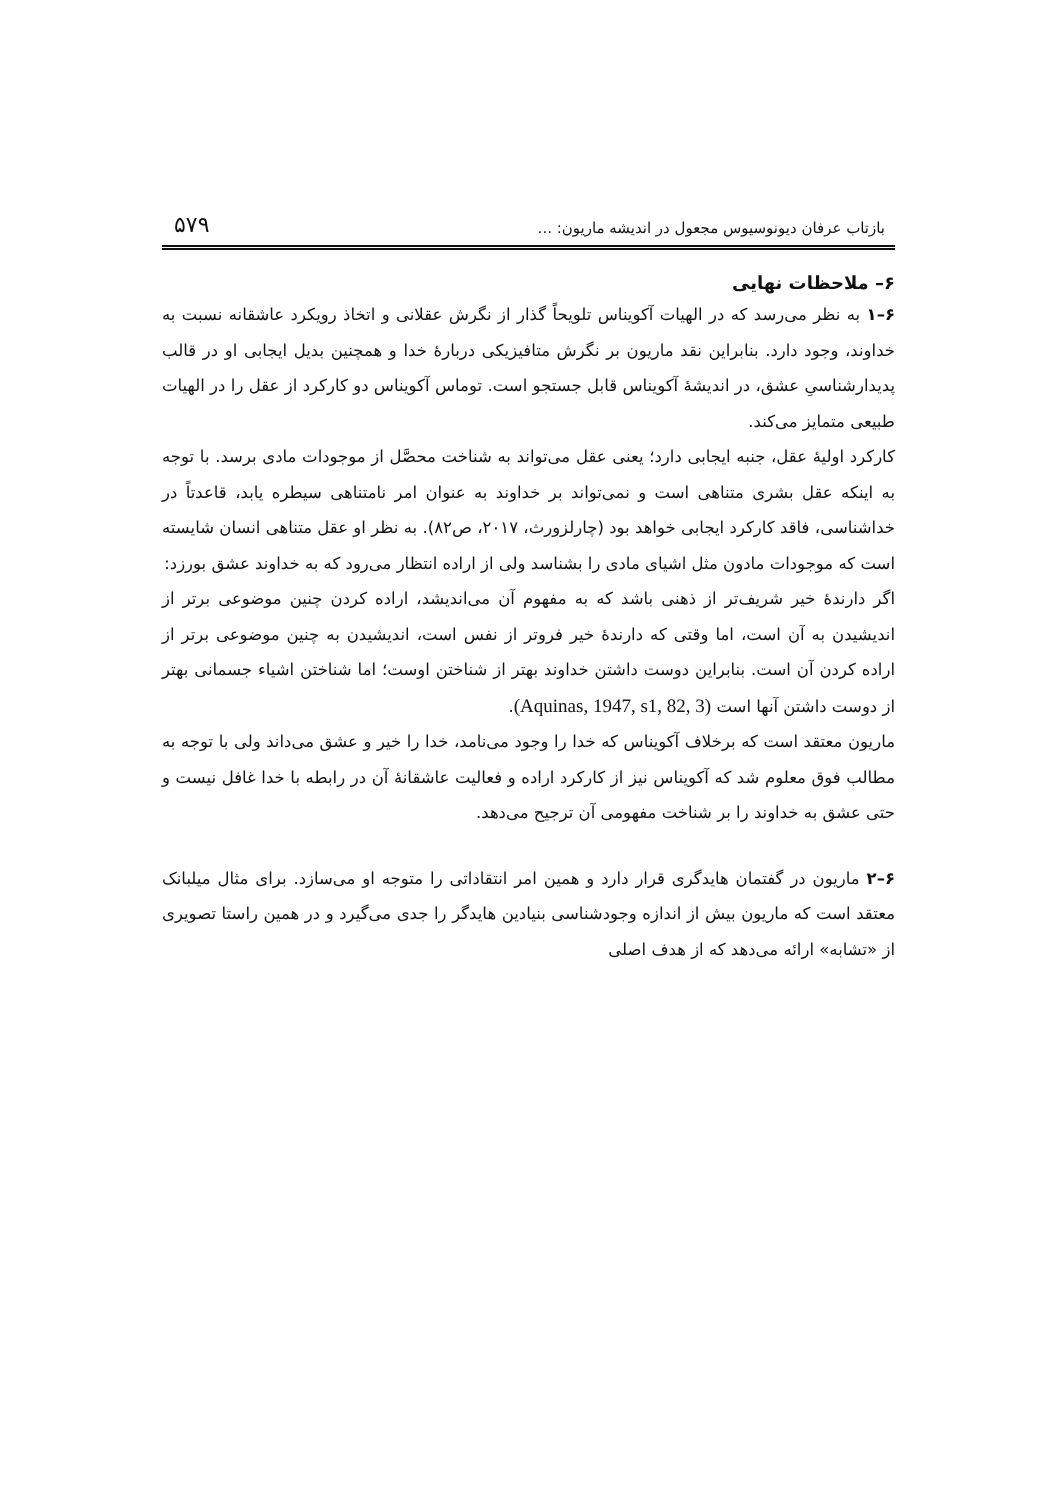بازتاب عرفان دیونوسیوس مجعول در اندیشه ماریون: ... ۵۷۹
۶– ملاحظات نهایی
۶–۱ به نظر می‌رسد که در الهیات آکویناس تلویحاً گذار از نگرش عقلانی و اتخاذ رویکرد عاشقانه نسبت به خداوند، وجود دارد. بنابراین نقد ماریون بر نگرش متافیزیکی دربارهٔ خدا و همچنین بدیل ایجابی او در قالب پدیدارشناسیِ عشق، در اندیشهٔ آکویناس قابل جستجو است. توماس آکویناس دو کارکرد از عقل را در الهیات طبیعی متمایز می‌کند.
کارکرد اولیهٔ عقل، جنبه ایجابی دارد؛ یعنی عقل می‌تواند به شناخت محصَّل از موجودات مادی برسد. با توجه به اینکه عقل بشری متناهی است و نمی‌تواند بر خداوند به عنوان امر نامتناهی سیطره یابد، قاعدتاً در خداشناسی، فاقد کارکرد ایجابی خواهد بود (چارلزورث، ۲۰۱۷، ص۸۲). به نظر او عقل متناهی انسان شایسته است که موجودات مادون مثل اشیای مادی را بشناسد ولی از اراده انتظار می‌رود که به خداوند عشق بورزد:
اگر دارندهٔ خیر شریف‌تر از ذهنی باشد که به مفهوم آن می‌اندیشد، اراده کردن چنین موضوعی برتر از اندیشیدن به آن است، اما وقتی که دارندهٔ خیر فروتر از نفس است، اندیشیدن به چنین موضوعی برتر از اراده کردن آن است. بنابراین دوست داشتن خداوند بهتر از شناختن اوست؛ اما شناختن اشیاء جسمانی بهتر از دوست داشتن آنها است (Aquinas, 1947, s1, 82, 3).
ماریون معتقد است که برخلاف آکویناس که خدا را وجود می‌نامد، خدا را خیر و عشق می‌داند ولی با توجه به مطالب فوق معلوم شد که آکویناس نیز از کارکرد اراده و فعالیت عاشقانهٔ آن در رابطه با خدا غافل نیست و حتی عشق به خداوند را بر شناخت مفهومی آن ترجیح می‌دهد.
۶–۲ ماریون در گفتمان هایدگری قرار دارد و همین امر انتقاداتی را متوجه او می‌سازد. برای مثال میلبانک معتقد است که ماریون بیش از اندازه وجودشناسی بنیادین هایدگر را جدی می‌گیرد و در همین راستا تصویری از «تشابه» ارائه می‌دهد که از هدف اصلی